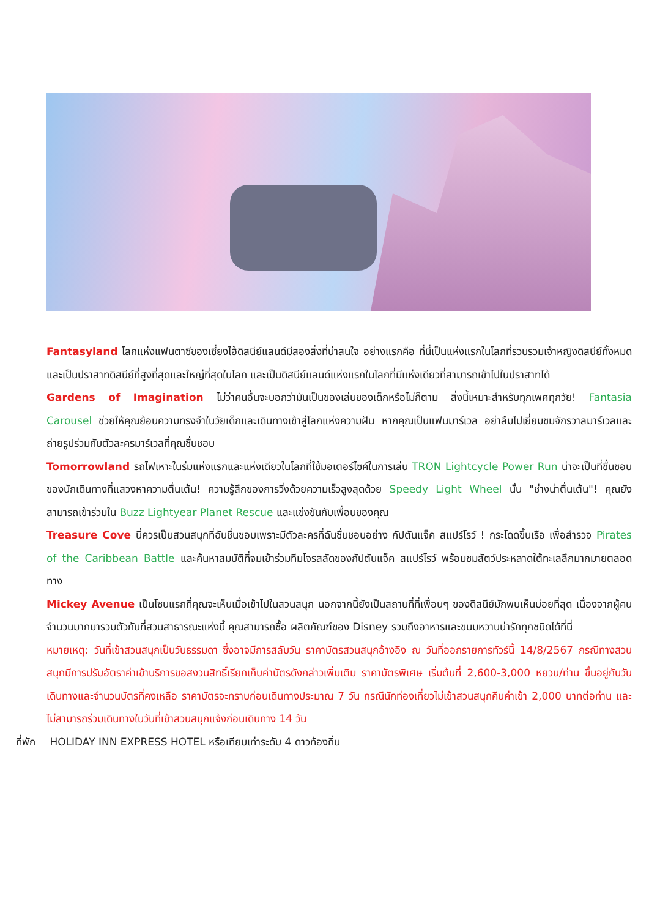Fantasyland โลกแห่งแฟนตาซีของเซี่ยงไฮ้ดิสนีย์แลนด์มีสองสิ่งที่น่าสนใจ อย่างแรกคือ ที่นี่เป็นแห่งแรกในโลกที่รวบรวมเจ้าหญิงดิสนีย์ทั้งหมด และเป็นปราสาทดิสนีย์ที่สูงที่สุดและใหญ่ที่สุดในโลก และเป็นดิสนีย์แลนด์แห่งแรกในโลกที่มีแห่งเดียวที่สามารถเข้าไปในปราสาทได้
Gardens of Imagination ไม่ว่าคนอื่นจะบอกว่ามันเป็นของเล่นของเด็กหรือไม่ก็ตาม สิ่งนี้เหมาะสำหรับทุกเพศทุกวัย! Fantasia Carousel ช่วยให้คุณย้อนความทรงจำในวัยเด็กและเดินทางเข้าสู่โลกแห่งความฝัน หากคุณเป็นแฟนมาร์เวล อย่าลืมไปเยี่ยมชมจักรวาลมาร์เวลและถ่ายรูปร่วมกับตัวละครมาร์เวลที่คุณชื่นชอบ
Tomorrowland รถไฟเหาะในร่มแห่งแรกและแห่งเดียวในโลกที่ใช้มอเตอร์ไซค์ในการเล่น TRON Lightcycle Power Run น่าจะเป็นที่ชื่นชอบของนักเดินทางที่แสวงหาความตื่นเต้น! ความรู้สึกของการวิ่งด้วยความเร็วสูงสุดด้วย Speedy Light Wheel นั้น "ช่างน่าตื่นเต้น"! คุณยังสามารถเข้าร่วมใน Buzz Lightyear Planet Rescue และแข่งขันกับเพื่อนของคุณ
Treasure Cove นี่ควรเป็นสวนสนุกที่ฉันชื่นชอบเพราะมีตัวละครที่ฉันชื่นชอบอย่าง กัปตันแจ็ค สแปร์โรว์ ! กระโดดขึ้นเรือ เพื่อสำรวจ Pirates of the Caribbean Battle และค้นหาสมบัติที่จมเข้าร่วมทีมโจรสลัดของกัปตันแจ็ค สแปร์โรว์ พร้อมชมสัตว์ประหลาดใต้ทะเลลึกมากมายตลอดทาง
Mickey Avenue เป็นโซนแรกที่คุณจะเห็นเมื่อเข้าไปในสวนสนุก นอกจากนี้ยังเป็นสถานที่ที่เพื่อนๆ ของดิสนีย์มักพบเห็นบ่อยที่สุด เนื่องจากผู้คนจำนวนมากมารวมตัวกันที่สวนสาธารณะแห่งนี้ คุณสามารถซื้อ ผลิตภัณฑ์ของ Disney รวมถึงอาหารและขนมหวานน่ารักทุกชนิดได้ที่นี่
หมายเหตุ: วันที่เข้าสวนสนุกเป็นวันธรรมดา ซึ่งอาจมีการสลับวัน ราคาบัตรสวนสนุกอ้างอิง ณ วันที่ออกรายการทัวร์นี้ 14/8/2567 กรณีทางสวนสนุกมีการปรับอัตราค่าเข้าบริการขอสงวนสิทธิ์เรียกเก็บค่าบัตรดังกล่าวเพิ่มเติม ราคาบัตรพิเศษ เริ่มต้นที่ 2,600-3,000 หยวน/ท่าน ขึ้นอยู่กับวันเดินทางและจำนวนบัตรที่คงเหลือ ราคาบัตรจะทราบก่อนเดินทางประมาณ 7 วัน กรณีนักท่องเที่ยวไม่เข้าสวนสนุกคืนค่าเข้า 2,000 บาทต่อท่าน และไม่สามารถร่วมเดินทางในวันที่เข้าสวนสนุกแจ้งก่อนเดินทาง 14 วัน
ที่พัก HOLIDAY INN EXPRESS HOTEL หรือเทียบเท่าระดับ 4 ดาวท้องถิ่น